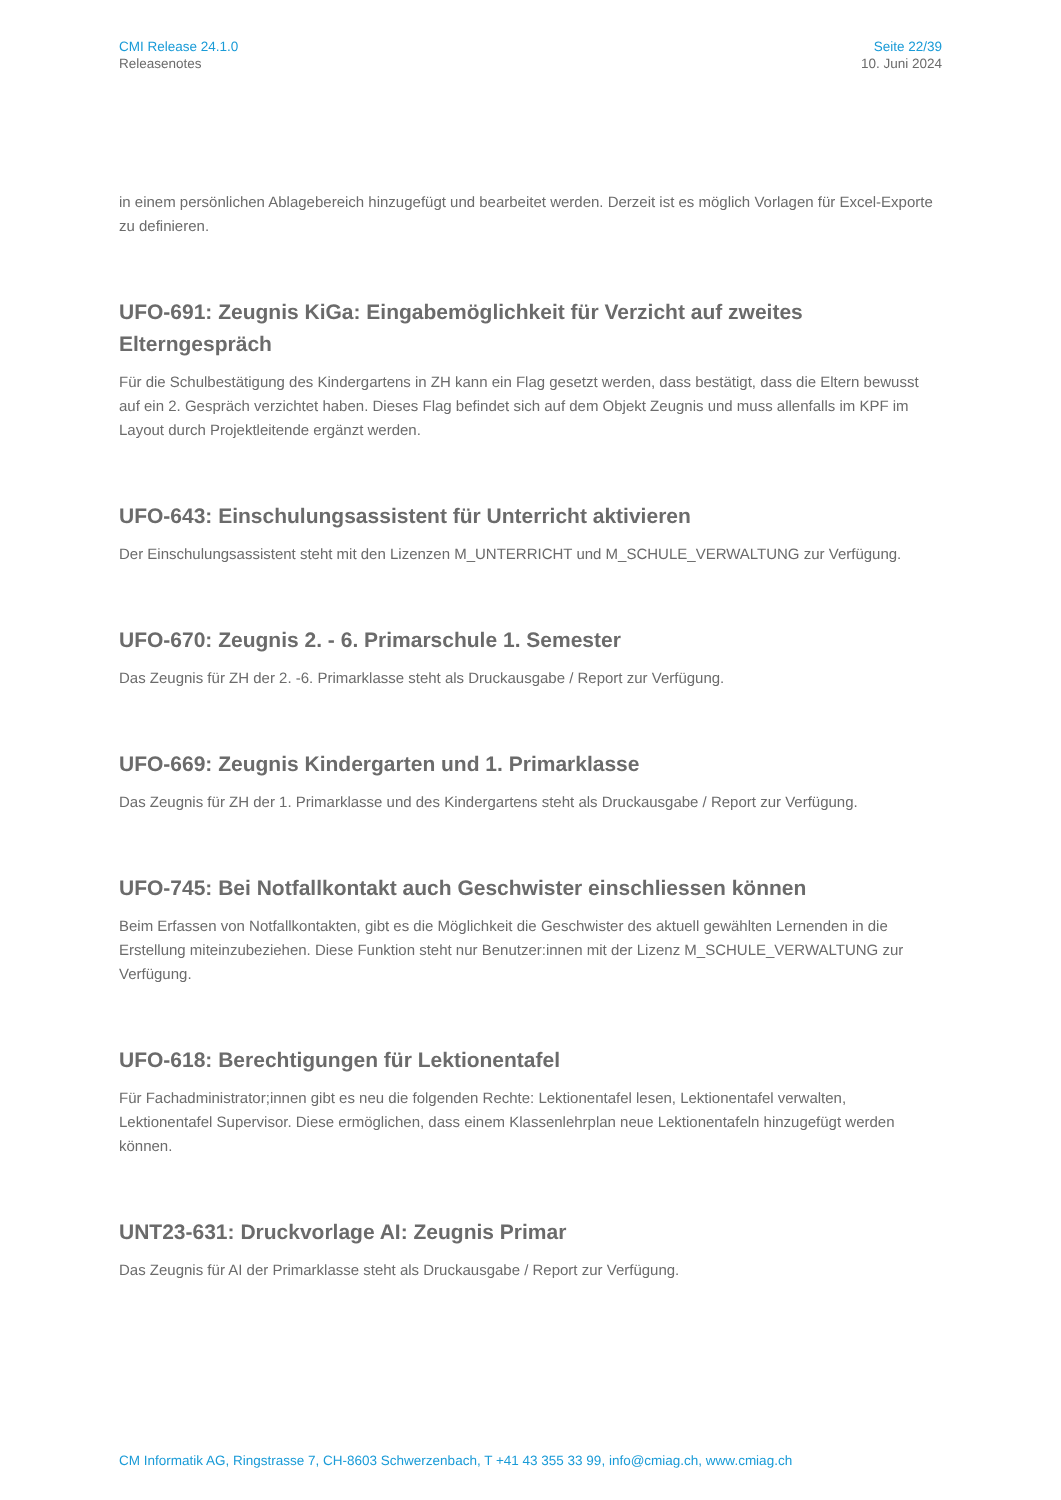CMI Release 24.1.0
Releasenotes
Seite 22/39
10. Juni 2024
in einem persönlichen Ablagebereich hinzugefügt und bearbeitet werden. Derzeit ist es möglich Vorlagen für Excel-Exporte zu definieren.
UFO-691: Zeugnis KiGa: Eingabemöglichkeit für Verzicht auf zweites Elterngespräch
Für die Schulbestätigung des Kindergartens in ZH kann ein Flag gesetzt werden, dass bestätigt, dass die Eltern bewusst auf ein 2. Gespräch verzichtet haben. Dieses Flag befindet sich auf dem Objekt Zeugnis und muss allenfalls im KPF im Layout durch Projektleitende ergänzt werden.
UFO-643: Einschulungsassistent für Unterricht aktivieren
Der Einschulungsassistent steht mit den Lizenzen M_UNTERRICHT und M_SCHULE_VERWALTUNG zur Verfügung.
UFO-670: Zeugnis 2. - 6. Primarschule 1. Semester
Das Zeugnis für ZH der 2. -6. Primarklasse steht als Druckausgabe / Report zur Verfügung.
UFO-669: Zeugnis Kindergarten und 1. Primarklasse
Das Zeugnis für ZH der 1. Primarklasse und des Kindergartens steht als Druckausgabe / Report zur Verfügung.
UFO-745: Bei Notfallkontakt auch Geschwister einschliessen können
Beim Erfassen von Notfallkontakten, gibt es die Möglichkeit die Geschwister des aktuell gewählten Lernenden in die Erstellung miteinzubeziehen. Diese Funktion steht nur Benutzer:innen mit der Lizenz M_SCHULE_VERWALTUNG zur Verfügung.
UFO-618: Berechtigungen für Lektionentafel
Für Fachadministrator;innen gibt es neu die folgenden Rechte: Lektionentafel lesen, Lektionentafel verwalten, Lektionentafel Supervisor. Diese ermöglichen, dass einem Klassenlehrplan neue Lektionentafeln hinzugefügt werden können.
UNT23-631: Druckvorlage AI: Zeugnis Primar
Das Zeugnis für AI der Primarklasse steht als Druckausgabe / Report zur Verfügung.
CM Informatik AG, Ringstrasse 7, CH-8603 Schwerzenbach, T +41 43 355 33 99, info@cmiag.ch, www.cmiag.ch